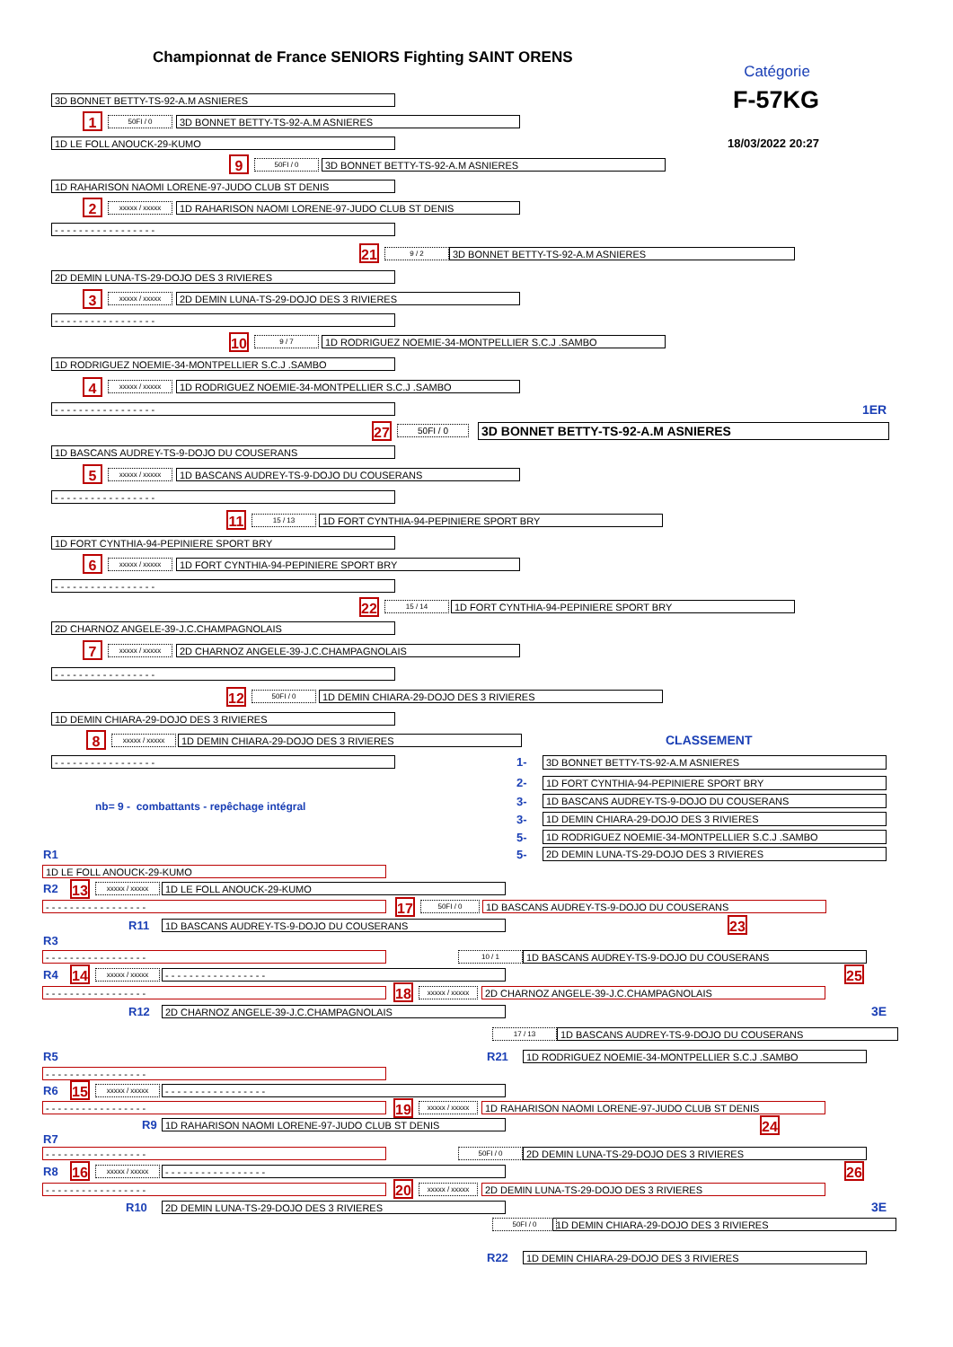Championnat de France SENIORS Fighting SAINT ORENS
Catégorie
3D BONNET BETTY-TS-92-A.M ASNIERES
F-57KG
1
50FI / 0
3D BONNET BETTY-TS-92-A.M ASNIERES
1D LE FOLL ANOUCK-29-KUMO
18/03/2022 20:27
9
50FI / 0
3D BONNET BETTY-TS-92-A.M ASNIERES
1D RAHARISON NAOMI LORENE-97-JUDO CLUB ST DENIS
2
xxxxx / xxxxx
1D RAHARISON NAOMI LORENE-97-JUDO CLUB ST DENIS
- - - - - - - - - - - - - - - - -
21
9 / 2
3D BONNET BETTY-TS-92-A.M ASNIERES
2D DEMIN LUNA-TS-29-DOJO DES 3 RIVIERES
3
xxxxx / xxxxx
2D DEMIN LUNA-TS-29-DOJO DES 3 RIVIERES
- - - - - - - - - - - - - - - - -
10
9 / 7
1D RODRIGUEZ NOEMIE-34-MONTPELLIER S.C.J .SAMBO
1D RODRIGUEZ NOEMIE-34-MONTPELLIER S.C.J .SAMBO
4
xxxxx / xxxxx
1D RODRIGUEZ NOEMIE-34-MONTPELLIER S.C.J .SAMBO
- - - - - - - - - - - - - - - - -
1ER
27
50FI / 0
3D BONNET BETTY-TS-92-A.M ASNIERES
1D BASCANS AUDREY-TS-9-DOJO DU COUSERANS
5
xxxxx / xxxxx
1D BASCANS AUDREY-TS-9-DOJO DU COUSERANS
- - - - - - - - - - - - - - - - -
11
15 / 13
1D FORT CYNTHIA-94-PEPINIERE SPORT BRY
1D FORT CYNTHIA-94-PEPINIERE SPORT BRY
6
xxxxx / xxxxx
1D FORT CYNTHIA-94-PEPINIERE SPORT BRY
- - - - - - - - - - - - - - - - -
22
15 / 14
1D FORT CYNTHIA-94-PEPINIERE SPORT BRY
2D CHARNOZ ANGELE-39-J.C.CHAMPAGNOLAIS
7
xxxxx / xxxxx
2D CHARNOZ ANGELE-39-J.C.CHAMPAGNOLAIS
- - - - - - - - - - - - - - - - -
12
50FI / 0
1D DEMIN CHIARA-29-DOJO DES 3 RIVIERES
1D DEMIN CHIARA-29-DOJO DES 3 RIVIERES
8
xxxxx / xxxxx
1D DEMIN CHIARA-29-DOJO DES 3 RIVIERES
CLASSEMENT
- - - - - - - - - - - - - - - - -
1-
3D BONNET BETTY-TS-92-A.M ASNIERES
2-
1D FORT CYNTHIA-94-PEPINIERE SPORT BRY
nb= 9 - combattants - repêchage intégral
3-
1D BASCANS AUDREY-TS-9-DOJO DU COUSERANS
3-
1D DEMIN CHIARA-29-DOJO DES 3 RIVIERES
5-
1D RODRIGUEZ NOEMIE-34-MONTPELLIER S.C.J .SAMBO
R1 5-
2D DEMIN LUNA-TS-29-DOJO DES 3 RIVIERES
1D LE FOLL ANOUCK-29-KUMO
R2
13
xxxxx / xxxxx
1D LE FOLL ANOUCK-29-KUMO
- - - - - - - - - - - - - - - - -
17
50FI / 0
1D BASCANS AUDREY-TS-9-DOJO DU COUSERANS
R11
1D BASCANS AUDREY-TS-9-DOJO DU COUSERANS
23
R3
- - - - - - - - - - - - - - - - -
10 / 1
1D BASCANS AUDREY-TS-9-DOJO DU COUSERANS
R4
14
xxxxx / xxxxx
- - - - - - - - - - - - - - - - -
25
- - - - - - - - - - - - - - - - -
18
xxxxx / xxxxx
2D CHARNOZ ANGELE-39-J.C.CHAMPAGNOLAIS
R12
2D CHARNOZ ANGELE-39-J.C.CHAMPAGNOLAIS
3E
17 / 13
1D BASCANS AUDREY-TS-9-DOJO DU COUSERANS
R5 R21
1D RODRIGUEZ NOEMIE-34-MONTPELLIER S.C.J .SAMBO
- - - - - - - - - - - - - - - - -
R6
15
xxxxx / xxxxx
- - - - - - - - - - - - - - - - -
- - - - - - - - - - - - - - - - -
19
xxxxx / xxxxx
1D RAHARISON NAOMI LORENE-97-JUDO CLUB ST DENIS
R9
1D RAHARISON NAOMI LORENE-97-JUDO CLUB ST DENIS
24
R7
- - - - - - - - - - - - - - - - -
50FI / 0
2D DEMIN LUNA-TS-29-DOJO DES 3 RIVIERES
R8
16
xxxxx / xxxxx
- - - - - - - - - - - - - - - - -
26
- - - - - - - - - - - - - - - - -
20
xxxxx / xxxxx
2D DEMIN LUNA-TS-29-DOJO DES 3 RIVIERES
R10
2D DEMIN LUNA-TS-29-DOJO DES 3 RIVIERES
3E
50FI / 0
1D DEMIN CHIARA-29-DOJO DES 3 RIVIERES
R22
1D DEMIN CHIARA-29-DOJO DES 3 RIVIERES